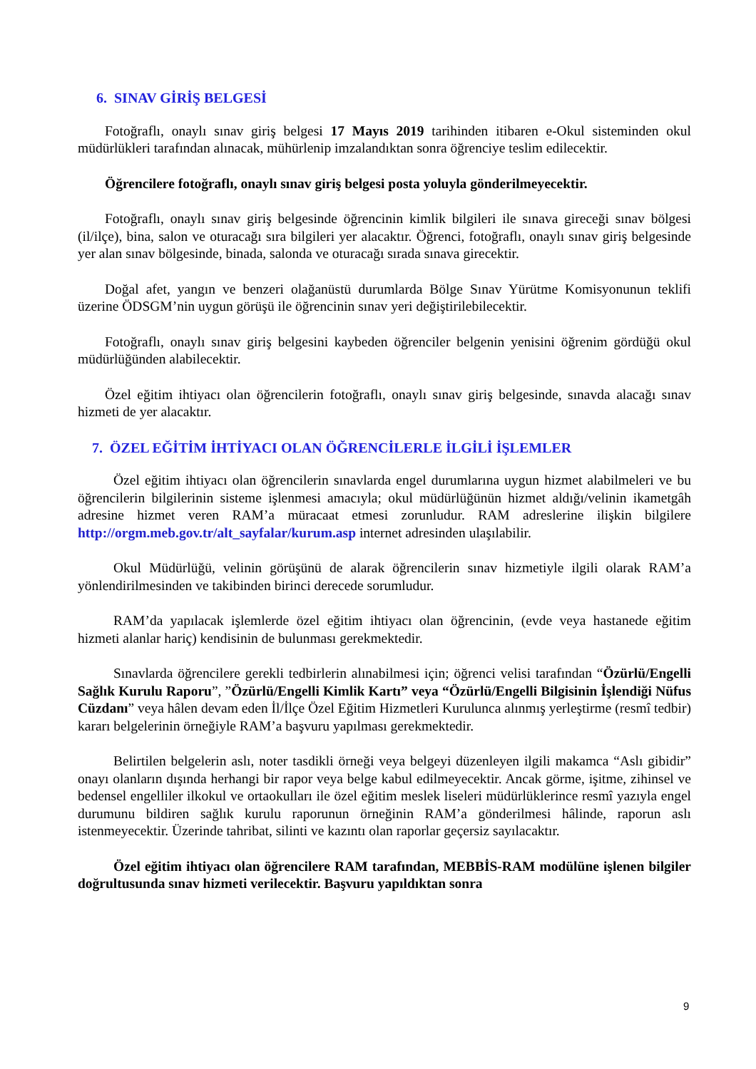6. SINAV GİRİŞ BELGESİ
Fotoğraflı, onaylı sınav giriş belgesi 17 Mayıs 2019 tarihinden itibaren e-Okul sisteminden okul müdürlükleri tarafından alınacak, mühürlenip imzalandıktan sonra öğrenciye teslim edilecektir.
Öğrencilere fotoğraflı, onaylı sınav giriş belgesi posta yoluyla gönderilmeyecektir.
Fotoğraflı, onaylı sınav giriş belgesinde öğrencinin kimlik bilgileri ile sınava gireceği sınav bölgesi (il/ilçe), bina, salon ve oturacağı sıra bilgileri yer alacaktır. Öğrenci, fotoğraflı, onaylı sınav giriş belgesinde yer alan sınav bölgesinde, binada, salonda ve oturacağı sırada sınava girecektir.
Doğal afet, yangın ve benzeri olağanüstü durumlarda Bölge Sınav Yürütme Komisyonunun teklifi üzerine ÖDSGM’nin uygun görüşü ile öğrencinin sınav yeri değiştirilebilecektir.
Fotoğraflı, onaylı sınav giriş belgesini kaybeden öğrenciler belgenin yenisini öğrenim gördüğü okul müdürlüğünden alabilecektir.
Özel eğitim ihtiyacı olan öğrencilerin fotoğraflı, onaylı sınav giriş belgesinde, sınavda alacağı sınav hizmeti de yer alacaktır.
7. ÖZEL EĞİTİM İHTİYACI OLAN ÖĞRENCİLERLE İLGİLİ İŞLEMLER
Özel eğitim ihtiyacı olan öğrencilerin sınavlarda engel durumlarına uygun hizmet alabilmeleri ve bu öğrencilerin bilgilerinin sisteme işlenmesi amacıyla; okul müdürlüğünün hizmet aldığı/velinin ikametgâh adresine hizmet veren RAM’a müracaat etmesi zorunludur. RAM adreslerine ilişkin bilgilere http://orgm.meb.gov.tr/alt_sayfalar/kurum.asp internet adresinden ulaşılabilir.
Okul Müdürlüğü, velinin görüşünü de alarak öğrencilerin sınav hizmetiyle ilgili olarak RAM’a yönlendirilmesinden ve takibinden birinci derecede sorumludur.
RAM’da yapılacak işlemlerde özel eğitim ihtiyacı olan öğrencinin, (evde veya hastanede eğitim hizmeti alanlar hariç) kendisinin de bulunması gerekmektedir.
Sınavlarda öğrencilere gerekli tedbirlerin alınabilmesi için; öğrenci velisi tarafından “Özürlü/Engelli Sağlık Kurulu Raporu”, ”Özürlü/Engelli Kimlik Kartı” veya “Özürlü/Engelli Bilgisinin İşlendiği Nüfus Cüzdanı” veya hâlen devam eden İl/İlçe Özel Eğitim Hizmetleri Kurulunca alınmış yerleştirme (resmî tedbir) kararı belgelerinin örneğiyle RAM’a başvuru yapılması gerekmektedir.
Belirtilen belgelerin aslı, noter tasdikli örneği veya belgeyi düzenleyen ilgili makamca “Aslı gibidir” onayı olanların dışında herhangi bir rapor veya belge kabul edilmeyecektir. Ancak görme, işitme, zihinsel ve bedensel engelliler ilkokul ve ortaokulları ile özel eğitim meslek liseleri müdürlüklerince resmî yazıyla engel durumunu bildiren sağlık kurulu raporunun örneğinin RAM’a gönderilmesi hâlinde, raporun aslı istenmeyecektir. Üzerinde tahribat, silinti ve kazıntı olan raporlar geçersiz sayılacaktır.
Özel eğitim ihtiyacı olan öğrencilere RAM tarafından, MEBBİS-RAM modülüne işlenen bilgiler doğrultusunda sınav hizmeti verilecektir. Başvuru yapıldıktan sonra
9